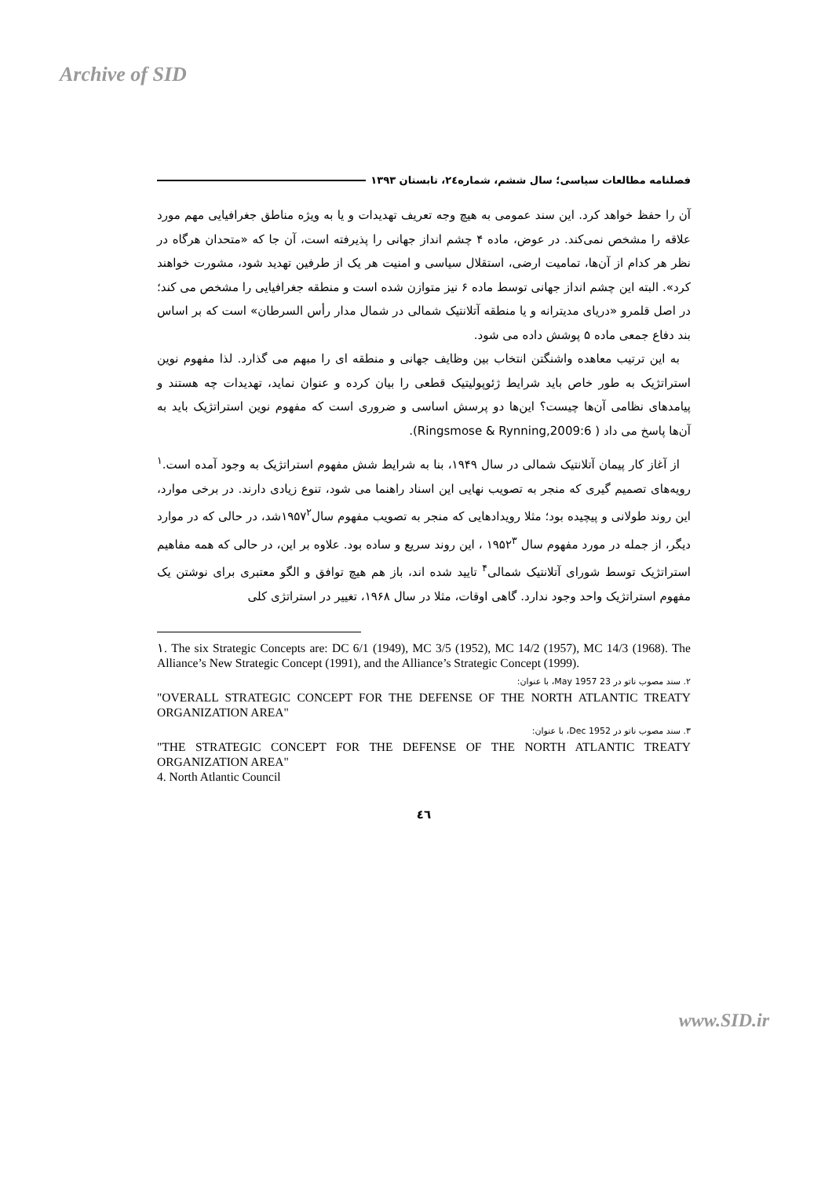Archive of SID
فصلنامه مطالعات سیاسی؛ سال ششم، شماره٢٤، تابستان ١٣٩٣
آن را حفظ خواهد کرد. این سند عمومی به هیچ وجه تعریف تهدیدات و یا به ویژه مناطق جغرافیایی مهم مورد علاقه را مشخص نمی‌کند. در عوض، ماده ۴ چشم انداز جهانی را پذیرفته است، آن جا که «متحدان هرگاه در نظر هر کدام از آن‌ها، تمامیت ارضی، استقلال سیاسی و امنیت هر یک از طرفین تهدید شود، مشورت خواهند کرد». البته این چشم انداز جهانی توسط ماده ۶ نیز متوازن شده است و منطقه جغرافیایی را مشخص می کند؛ در اصل قلمرو «دریای مدیترانه و یا منطقه آتلانتیک شمالی در شمال مدار رأس السرطان» است که بر اساس بند دفاع جمعی ماده ۵ پوشش داده می شود.
به این ترتیب معاهده واشنگتن انتخاب بین وظایف جهانی و منطقه ای را مبهم می گذارد. لذا مفهوم نوین استراتژیک به طور خاص باید شرایط ژئوپولیتیک قطعی را بیان کرده و عنوان نماید، تهدیدات چه هستند و پیامدهای نظامی آن‌ها چیست؟ این‌ها دو پرسش اساسی و ضروری است که مفهوم نوین استراتژیک باید به آن‌ها پاسخ می داد ( Ringsmose & Rynning,2009:6).
از آغاز کار پیمان آتلانتیک شمالی در سال ۱۹۴۹، بنا به شرایط شش مفهوم استراتژیک به وجود آمده است.<sup>۱</sup> رویه‌های تصمیم گیری که منجر به تصویب نهایی این اسناد راهنما می شود، تنوع زیادی دارند. در برخی موارد، این روند طولانی و پیچیده بود؛ مثلا رویدادهایی که منجر به تصویب مفهوم سال۱۹۵۷<sup>۲</sup>شد، در حالی که در موارد دیگر، از جمله در مورد مفهوم سال ۱۹۵۲<sup>۳</sup> ، این روند سریع و ساده بود. علاوه بر این، در حالی که همه مفاهیم استراتژیک توسط شورای آتلانتیک شمالی<sup>۴</sup> تایید شده اند، باز هم هیچ توافق و الگو معتبری برای نوشتن یک مفهوم استراتژیک واحد وجود ندارد. گاهی اوقات، مثلا در سال ۱۹۶۸، تغییر در استراتژی کلی
١. The six Strategic Concepts are: DC 6/1 (1949), MC 3/5 (1952), MC 14/2 (1957), MC 14/3 (1968). The Alliance’s New Strategic Concept (1991), and the Alliance’s Strategic Concept (1999).
۲. سند مصوب ناتو در 23 May 1957، با عنوان:
"OVERALL STRATEGIC CONCEPT FOR THE DEFENSE OF THE NORTH ATLANTIC TREATY ORGANIZATION AREA"
۳. سند مصوب ناتو در Dec 1952، با عنوان:
"THE STRATEGIC CONCEPT FOR THE DEFENSE OF THE NORTH ATLANTIC TREATY ORGANIZATION AREA"
4. North Atlantic Council
٤٦
www.SID.ir